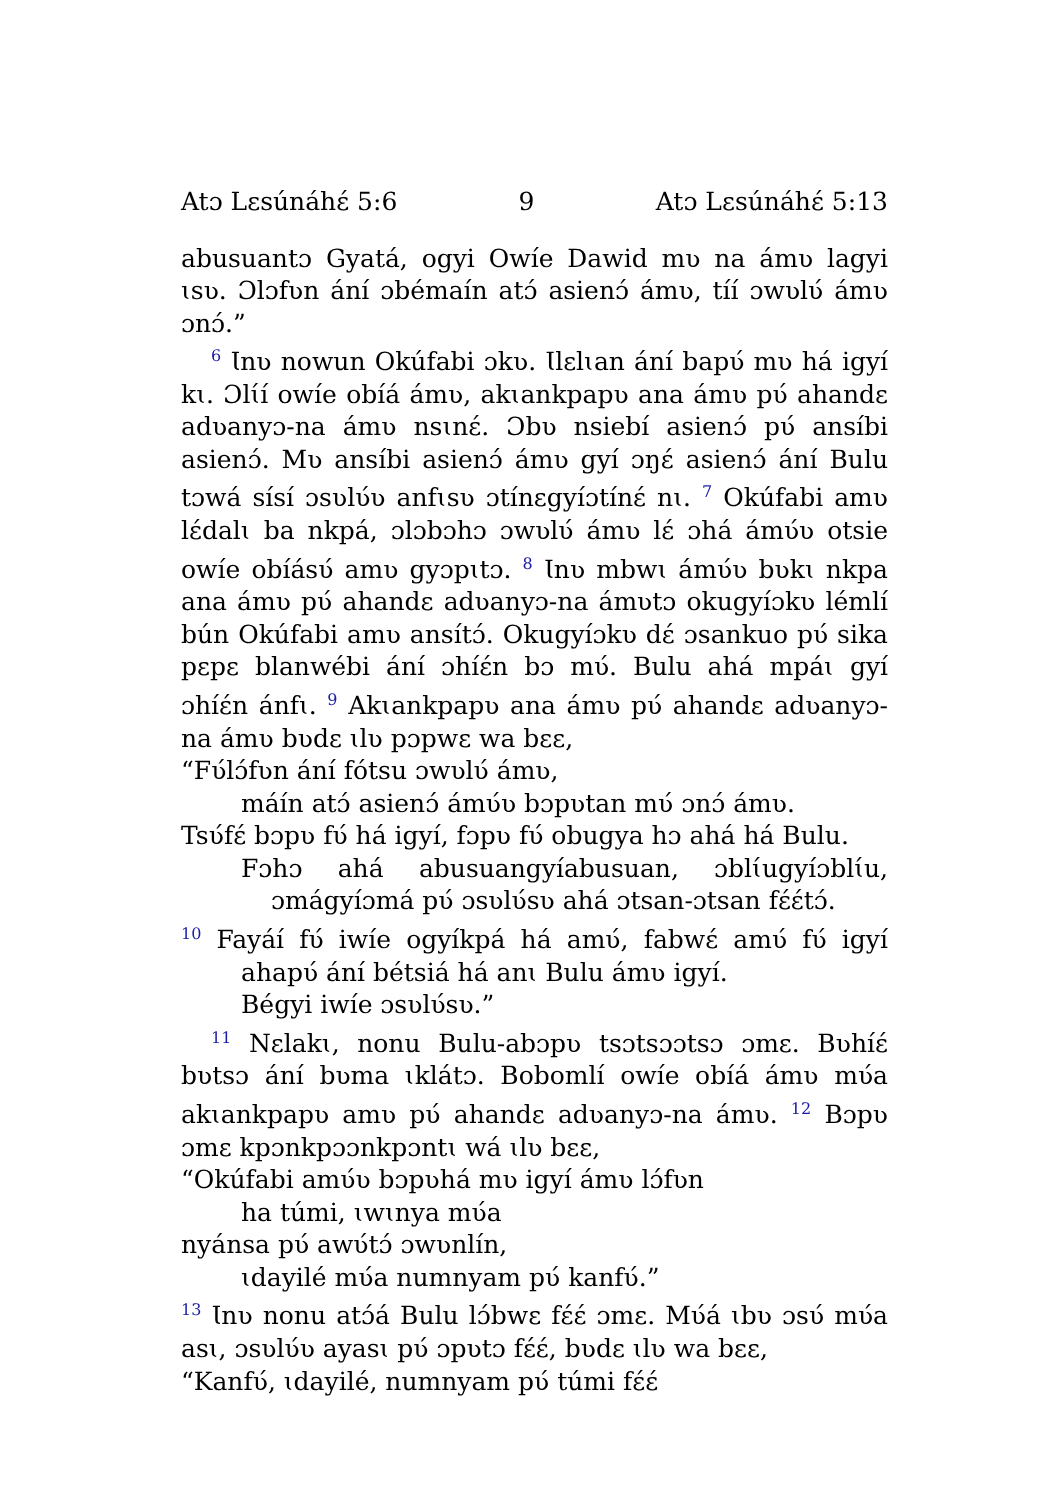Atɔ Lɛsúnáhɛ́ 5:6 9 Atɔ Lɛsúnáhɛ́ 5:13
abusuantɔ Gyatá, ogyi Owíe Dawid mʋ na ámʋ lagyi ɩsʋ. Ɔlɔfʋn ání ɔbémaín atɔ́ asienɔ́ ámʋ, tíí ɔwʋlʋ́ ámʋ ɔnɔ́.”
<sup>6</sup> Ɩnʋ nowun Okúfabi ɔkʋ. Ɩlɛlɩan ání bapʋ́ mʋ há igyí kɩ. Ɔlɩ́í owíe obíá ámʋ, akɩankpapʋ ana ámʋ pʋ́ ahandɛ adʋanyɔ-na ámʋ nsɩnɛ́. Ɔbʋ nsiebí asienɔ́ pʋ́ ansíbi asienɔ́. Mʋ ansíbi asienɔ́ ámʋ gyí ɔŋɛ́ asienɔ́ ání Bulu tɔwá sísí ɔsʋlʋ́ʋ anfɩsʋ ɔtínɛgyíɔtínɛ́ nɩ. <sup>7</sup> Okúfabi amʋ lɛ́dalɩ ba nkpá, ɔlɔbɔhɔ ɔwʋlʋ́ ámʋ lɛ́ ɔhá ámʋ́ʋ otsie owíe obíásʋ́ amʋ gyɔpɩtɔ. <sup>8</sup> Ɩnʋ mbwɩ ámʋ́ʋ bʋkɩ nkpa ana ámʋ pʋ́ ahandɛ adʋanyɔ-na ámʋtɔ okugyíɔkʋ lémlí bún Okúfabi amʋ ansítɔ́. Okugyíɔkʋ dɛ́ ɔsankuo pʋ́ sika pɛpɛ blanwébi ání ɔhíɛ́n bɔ mʋ́. Bulu ahá mpáɩ gyí ɔhíɛ́n ánfɩ. <sup>9</sup> Akɩankpapʋ ana ámʋ pʋ́ ahandɛ adʋanyɔ-na ámʋ bʋdɛ ɩlʋ pɔpwɛ wa bɛɛ,
“Fʋ́lɔ́fʋn ání fótsu ɔwʋlʋ́ ámʋ,
máín atɔ́ asienɔ́ ámʋ́ʋ bɔpʋtan mʋ́ ɔnɔ́ ámʋ.
Tsʋ́fɛ́ bɔpʋ fʋ́ há igyí, fɔpʋ fʋ́ obugya hɔ ahá há Bulu.
Fɔhɔ ahá abusuangyíabusuan, ɔblɩ́ugyíɔblɩ́u, ɔmágyíɔmá pʋ́ ɔsʋlʋ́sʋ ahá ɔtsan-ɔtsan fɛ́ɛ́tɔ́.
<sup>10</sup> Fayáí fʋ́ iwíe ogyíkpá há amʋ́, fabwɛ́ amʋ́ fʋ́ igyí ahapʋ́ ání bétsiá há anɩ Bulu ámʋ igyí.
Bégyi iwíe ɔsʋlʋ́sʋ.”
<sup>11</sup> Nɛlakɩ, nonu Bulu-abɔpʋ tsɔtsɔɔtsɔ ɔmɛ. Bʋhíɛ́ bʋtsɔ ání bʋma ɩklátɔ. Bobomlí owíe obíá ámʋ mʋ́a akɩankpapʋ amʋ pʋ́ ahandɛ adʋanyɔ-na ámʋ. <sup>12</sup> Bɔpʋ ɔmɛ kpɔnkpɔɔnkpɔntɩ wá ɩlʋ bɛɛ,
“Okúfabi amʋ́ʋ bɔpʋhá mʋ igyí ámʋ lɔ́fʋn
ha túmi, ɩwɩnya mʋ́a
nyánsa pʋ́ awʋ́tɔ́ ɔwʋnlín,
ɩdayilé mʋ́a numnyam pʋ́ kanfʋ́.”
<sup>13</sup> Ɩnʋ nonu atɔ́á Bulu lɔ́bwɛ fɛ́ɛ́ ɔmɛ. Mʋ́á ɩbʋ ɔsʋ́ mʋ́a asɩ, ɔsʋlʋ́ʋ ayasɩ pʋ́ ɔpʋtɔ fɛ́ɛ́, bʋdɛ ɩlʋ wa bɛɛ,
“Kanfʋ́, ɩdayilé, numnyam pʋ́ túmi fɛ́ɛ́